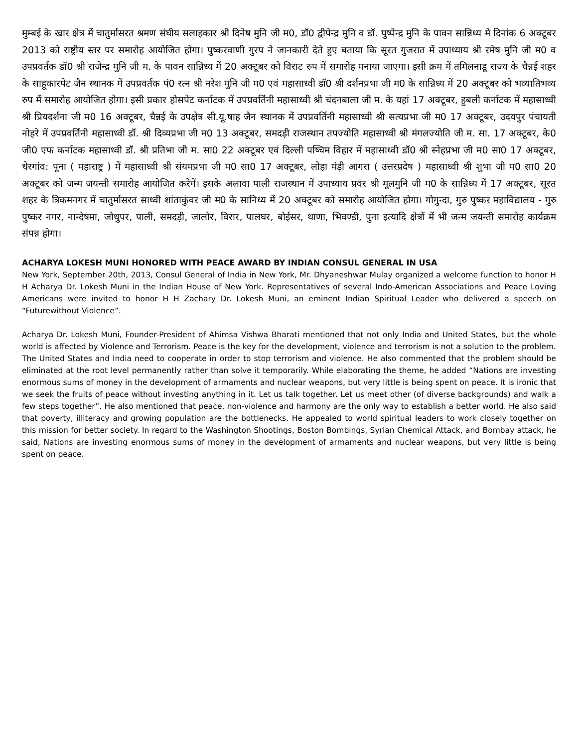मुम्बई के खार क्षेत्र में चातुर्मासरत श्रमण संघीय सलाहकार श्री दिनेष मुनि जी म0, डॉ0 द्वीपेन्द्र मुनि व डॉ. पुष्पेन्द्र मुनि के पावन सान्निध्य मे दिनांक 6 अक्टूबर 2013 को राष्ट्रीय स्तर पर समारोह आयोजित होगा। पुष्करवाणी गुरप ने जानकारी देते हुए बताया कि सूरत गुजरात में उपाध्याय श्री रमेष मुनि जी म0 व उपप्रवर्तक डॉ0 श्री राजेन्द्र मुनि जी म. के पावन सान्निध्य में 20 अक्टूबर को विराट रुप में समारोह मनाया जाएगा। इसी क्रम में तमिलनाडू राज्य के चैन्नई शहर के साहूकारपेट जैन स्थानक में उपप्रवर्तक पं0 रत्न श्री नरेश मुनि जी म0 एवं महासाध्वी डॉ0 श्री दर्शनप्रभा जी म0 के सान्निध्य में 20 अक्टूबर को भव्यातिभव्य रुप में समारोह आयोजित होगा। इसी प्रकार होसपेट कर्नाटक में उपप्रवर्तिनी महासाध्वी श्री चंदनबाला जी म. के यहां 17 अक्टूबर, हुबली कर्नाटक में महासाध्वी श्री प्रियदर्शना जी म0 16 अक्टूबर, चैन्नई के उपक्षेत्र सी.यू.षाह जैन स्थानक में उपप्रवर्तिनी महासाध्वी श्री सत्यप्रभा जी म0 17 अक्टूबर, उदयपुर पंचायती नोहरे में उपप्रवर्तिनी महासाध्वी डॉ. श्री दिव्यप्रभा जी म0 13 अक्टूबर, समदड़ी राजस्थान तपज्योति महासाध्वी श्री मंगलज्योति जी म. सा. 17 अक्टूबर, के0 जी0 एफ कर्नाटक महासाध्वी डॉ. श्री प्रतिभा जी म. सा0 22 अक्टूबर एवं दिल्ली पष्चिम विहार में महासाध्वी डॉ0 श्री स्नेहप्रभा जी म0 सा0 17 अक्टूबर, थेरगांव: पूना ( महाराष्ट्र ) में महासाध्वी श्री संयमप्रभा जी म0 सा0 17 अक्टूबर, लोहा मंड़ी आगरा ( उत्तरप्रदेष ) महासाध्वी श्री शुभा जी म0 सा0 20 अक्टूबर को जन्म जयन्ती समारोह आयोजित करेगें। इसके अलावा पाली राजस्थान में उपाध्याय प्रवर श्री मूलमुनि जी म0 के सान्निध्य में 17 अक्टूबर, सूरत शहर के त्रिकमनगर में चातुर्मासरत साध्वी शांताकुंवर जी म0 के सानिध्य में 20 अक्टूबर को समारोह आयोजित होगा। गोगुन्दा, गुरु पुष्कर महाविद्यालय - गुरु पुष्कर नगर, नान्देषमा, जोधुपर, पाली, समदड़ी, जालोर, विरार, पालघर, बोईसर, थाणा, भिवण्डी, पुना इत्यादि क्षेत्रों में भी जन्म जयन्ती समारोह कार्यक्रम संपन्न होगा।
ACHARYA LOKESH MUNI HONORED WITH PEACE AWARD BY INDIAN CONSUL GENERAL IN USA
New York, September 20th, 2013, Consul General of India in New York, Mr. Dhyaneshwar Mulay organized a welcome function to honor H H Acharya Dr. Lokesh Muni in the Indian House of New York. Representatives of several Indo-American Associations and Peace Loving Americans were invited to honor H H Zachary Dr. Lokesh Muni, an eminent Indian Spiritual Leader who delivered a speech on “Futurewithout Violence”.
Acharya Dr. Lokesh Muni, Founder-President of Ahimsa Vishwa Bharati mentioned that not only India and United States, but the whole world is affected by Violence and Terrorism. Peace is the key for the development, violence and terrorism is not a solution to the problem. The United States and India need to cooperate in order to stop terrorism and violence. He also commented that the problem should be eliminated at the root level permanently rather than solve it temporarily. While elaborating the theme, he added “Nations are investing enormous sums of money in the development of armaments and nuclear weapons, but very little is being spent on peace. It is ironic that we seek the fruits of peace without investing anything in it. Let us talk together. Let us meet other (of diverse backgrounds) and walk a few steps together”. He also mentioned that peace, non-violence and harmony are the only way to establish a better world. He also said that poverty, illiteracy and growing population are the bottlenecks. He appealed to world spiritual leaders to work closely together on this mission for better society. In regard to the Washington Shootings, Boston Bombings, Syrian Chemical Attack, and Bombay attack, he said, Nations are investing enormous sums of money in the development of armaments and nuclear weapons, but very little is being spent on peace.